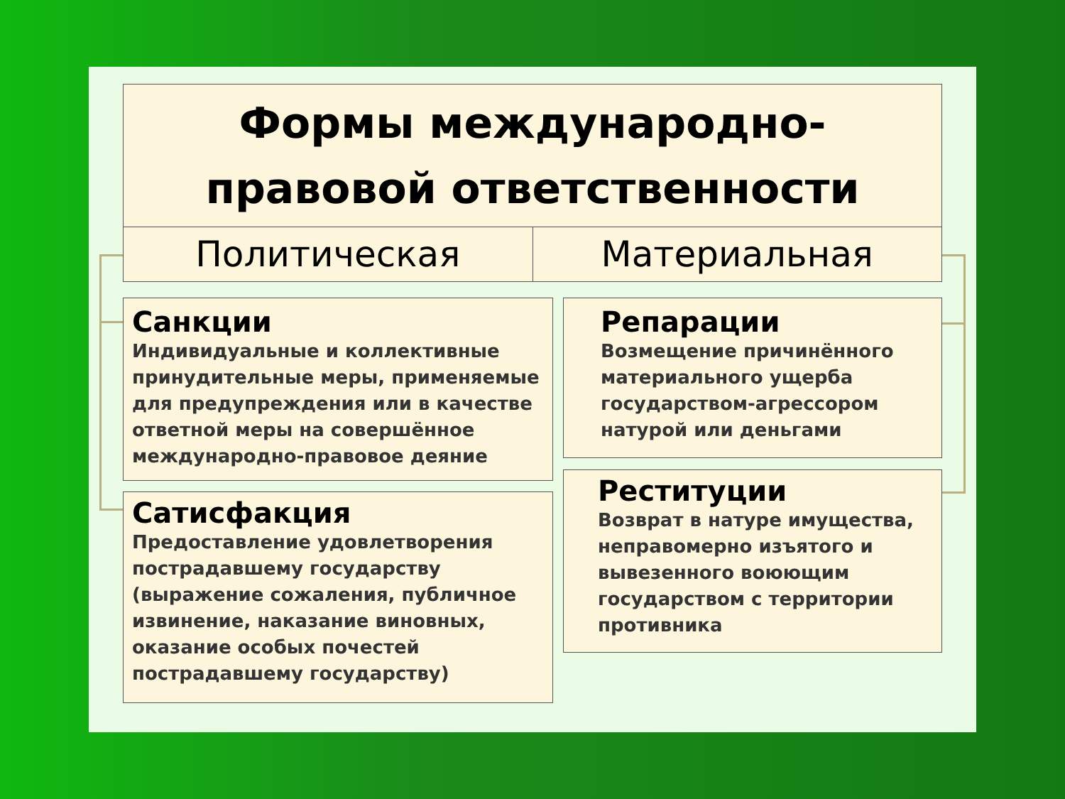Формы международно-
правовой ответственности
Политическая Материальная
Санкции
Индивидуальные и коллективные принудительные меры, применяемые для предупреждения или в качестве ответной меры на совершённое международно-правовое деяние
Сатисфакция
Предоставление удовлетворения пострадавшему государству (выражение сожаления, публичное извинение, наказание виновных, оказание особых почестей пострадавшему государству)
Репарации
Возмещение причинённого материального ущерба государством-агрессором натурой или деньгами
Реституции
Возврат в натуре имущества, неправомерно изъятого и вывезенного воюющим государством с территории противника